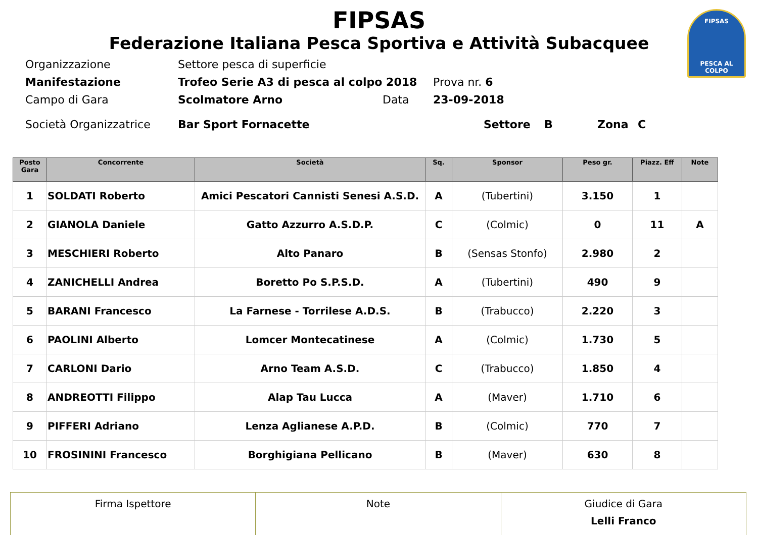FIPSAS
PESCA AL COLPO
FIPSAS
Federazione Italiana Pesca Sportiva e Attività Subacquee
Organizzazione Settore pesca di superficie
Manifestazione Trofeo Serie A3 di pesca al colpo 2018 Prova nr. 6
Campo di Gara Scolmatore Arno Data 23-09-2018
Società Organizzatrice Bar Sport Fornacette Settore B Zona C
| Posto Gara | Concorrente | Società | Sq. | Sponsor | Peso gr. | Piazz. Eff | Note |
| --- | --- | --- | --- | --- | --- | --- | --- |
| 1 | SOLDATI Roberto | Amici Pescatori Cannisti Senesi A.S.D. | A | (Tubertini) | 3.150 | 1 | |
| 2 | GIANOLA Daniele | Gatto Azzurro A.S.D.P. | C | (Colmic) | 0 | 11 | A |
| 3 | MESCHIERI Roberto | Alto Panaro | B | (Sensas Stonfo) | 2.980 | 2 | |
| 4 | ZANICHELLI Andrea | Boretto Po S.P.S.D. | A | (Tubertini) | 490 | 9 | |
| 5 | BARANI Francesco | La Farnese - Torrilese A.D.S. | B | (Trabucco) | 2.220 | 3 | |
| 6 | PAOLINI Alberto | Lomcer Montecatinese | A | (Colmic) | 1.730 | 5 | |
| 7 | CARLONI Dario | Arno Team A.S.D. | C | (Trabucco) | 1.850 | 4 | |
| 8 | ANDREOTTI Filippo | Alap Tau Lucca | A | (Maver) | 1.710 | 6 | |
| 9 | PIFFERI Adriano | Lenza Aglianese A.P.D. | B | (Colmic) | 770 | 7 | |
| 10 | FROSININI Francesco | Borghigiana Pellicano | B | (Maver) | 630 | 8 | |
| Firma Ispettore | Note | Giudice di Gara Lelli Franco |